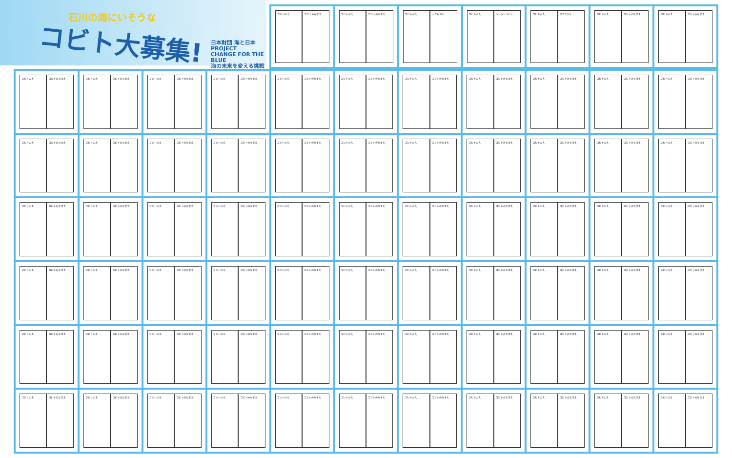石川の海にいそうな
コビト大募集!
日本財団 海と日本 PROJECT
CHANGE FOR THE BLUE
海の未来を変える挑戦
コビトのえ コビトのなまえ
コビトのえ コビトのなまえ
コビトのえ カクレガイ
コビトのえ ヘンシンツビト
コビトのえ タコこびと
コビトのえ コビトのなまえ
コビトのえ コビトのなまえ
コビトのえ コビトのなまえ
コビトのえ コビトのなまえ
コビトのえ コビトのなまえ
コビトのえ コビトのなまえ
コビトのえ コビトのなまえ
コビトのえ コビトのなまえ
コビトのえ コビトのなまえ
コビトのえ コビトのなまえ
コビトのえ コビトのなまえ
コビトのえ コビトのなまえ
コビトのえ コビトのなまえ
コビトのえ コビトのなまえ
コビトのえ コビトのなまえ
コビトのえ コビトのなまえ
コビトのえ コビトのなまえ
コビトのえ コビトのなまえ
コビトのえ コビトのなまえ
コビトのえ コビトのなまえ
コビトのえ コビトのなまえ
コビトのえ コビトのなまえ
コビトのえ コビトのなまえ
コビトのえ コビトのなまえ
コビトのえ コビトのなまえ
コビトのえ コビトのなまえ
コビトのえ コビトのなまえ
コビトのえ コビトのなまえ
コビトのえ コビトのなまえ
コビトのえ コビトのなまえ
コビトのえ コビトのなまえ
コビトのえ コビトのなまえ
コビトのえ コビトのなまえ
コビトのえ コビトのなまえ
コビトのえ コビトのなまえ
コビトのえ コビトのなまえ
コビトのえ コビトのなまえ
コビトのえ コビトのなまえ
コビトのえ コビトのなまえ
コビトのえ コビトのなまえ
コビトのえ コビトのなまえ
コビトのえ コビトのなまえ
コビトのえ コビトのなまえ
コビトのえ コビトのなまえ
コビトのえ コビトのなまえ
コビトのえ コビトのなまえ
コビトのえ コビトのなまえ
コビトのえ コビトのなまえ
コビトのえ コビトのなまえ
コビトのえ コビトのなまえ
コビトのえ コビトのなまえ
コビトのえ コビトのなまえ
コビトのえ コビトのなまえ
コビトのえ コビトのなまえ
コビトのえ コビトのなまえ
コビトのえ コビトのなまえ
コビトのえ コビトのなまえ
コビトのえ コビトのなまえ
コビトのえ コビトのなまえ
コビトのえ コビトのなまえ
コビトのえ コビトのなまえ
コビトのえ コビトのなまえ
コビトのえ コビトのなまえ
コビトのえ コビトのなまえ
コビトのえ コビトのなまえ
コビトのえ コビトのなまえ
コビトのえ コビトのなまえ
コビトのえ コビトのなまえ